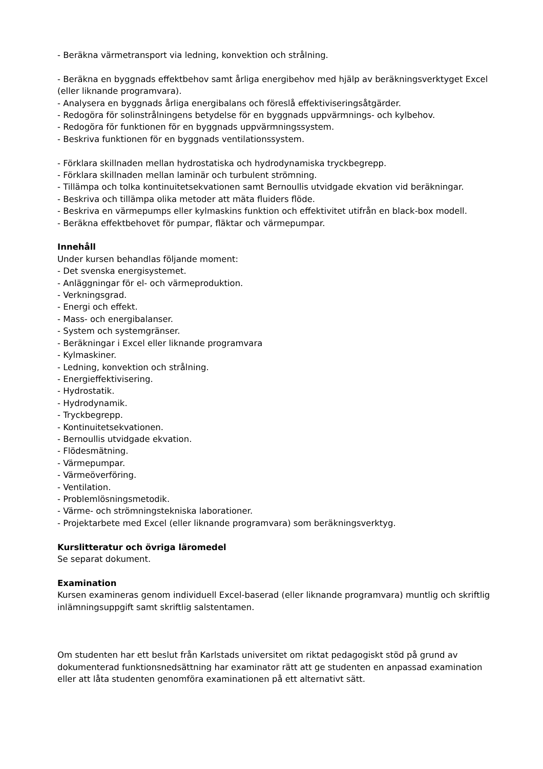- Beräkna värmetransport via ledning, konvektion och strålning.
- Beräkna en byggnads effektbehov samt årliga energibehov med hjälp av beräkningsverktyget Excel (eller liknande programvara).
- Analysera en byggnads årliga energibalans och föreslå effektiviseringsåtgärder.
- Redogöra för solinstrålningens betydelse för en byggnads uppvärmnings- och kylbehov.
- Redogöra för funktionen för en byggnads uppvärmningssystem.
- Beskriva funktionen för en byggnads ventilationssystem.
- Förklara skillnaden mellan hydrostatiska och hydrodynamiska tryckbegrepp.
- Förklara skillnaden mellan laminär och turbulent strömning.
- Tillämpa och tolka kontinuitetsekvationen samt Bernoullis utvidgade ekvation vid beräkningar.
- Beskriva och tillämpa olika metoder att mäta fluiders flöde.
- Beskriva en värmepumps eller kylmaskins funktion och effektivitet utifrån en black-box modell.
- Beräkna effektbehovet för pumpar, fläktar och värmepumpar.
Innehåll
Under kursen behandlas följande moment:
- Det svenska energisystemet.
- Anläggningar för el- och värmeproduktion.
- Verkningsgrad.
- Energi och effekt.
- Mass- och energibalanser.
- System och systemgränser.
- Beräkningar i Excel eller liknande programvara
- Kylmaskiner.
- Ledning, konvektion och strålning.
- Energieffektivisering.
- Hydrostatik.
- Hydrodynamik.
- Tryckbegrepp.
- Kontinuitetsekvationen.
- Bernoullis utvidgade ekvation.
- Flödesmätning.
- Värmepumpar.
- Värmeöverföring.
- Ventilation.
- Problemlösningsmetodik.
- Värme- och strömningstekniska laborationer.
- Projektarbete med Excel (eller liknande programvara) som beräkningsverktyg.
Kurslitteratur och övriga läromedel
Se separat dokument.
Examination
Kursen examineras genom individuell Excel-baserad (eller liknande programvara) muntlig och skriftlig inlämningsuppgift samt skriftlig salstentamen.
Om studenten har ett beslut från Karlstads universitet om riktat pedagogiskt stöd på grund av dokumenterad funktionsnedsättning har examinator rätt att ge studenten en anpassad examination eller att låta studenten genomföra examinationen på ett alternativt sätt.